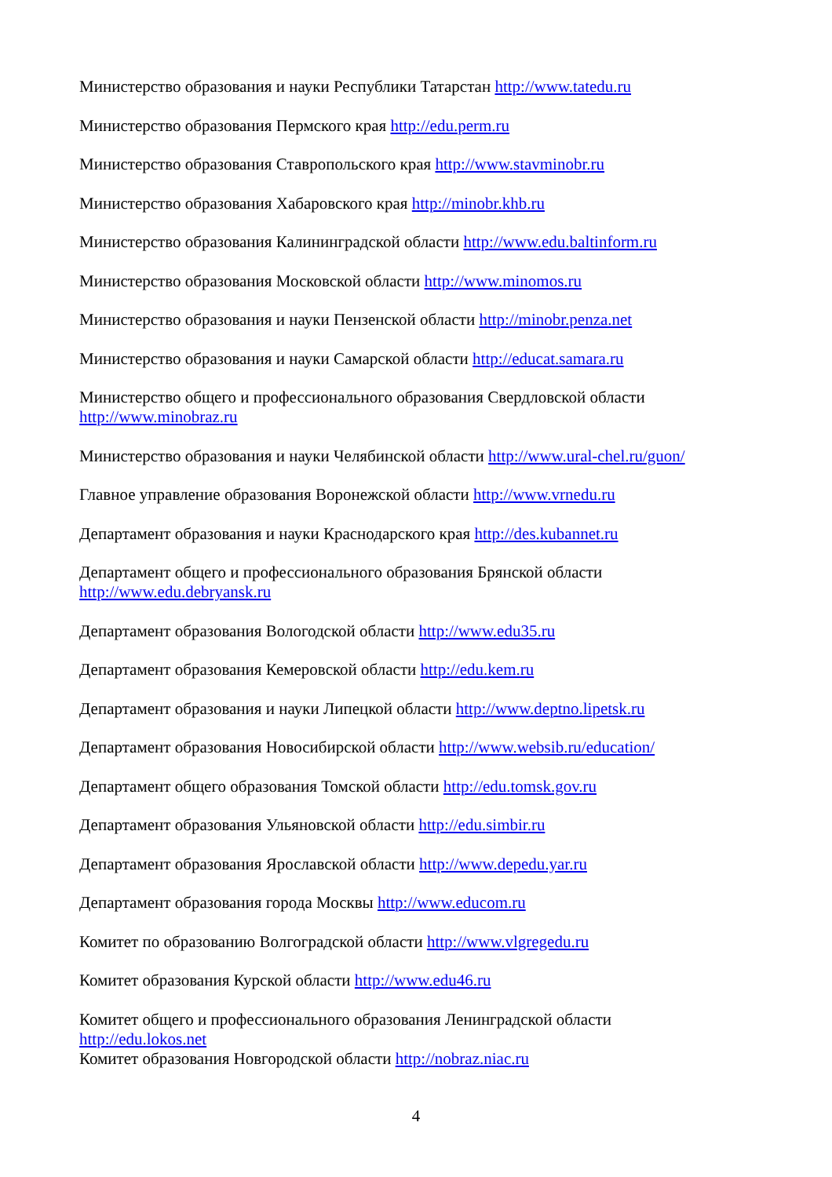Министерство образования и науки Республики Татарстан http://www.tatedu.ru
Министерство образования Пермского края http://edu.perm.ru
Министерство образования Ставропольского края http://www.stavminobr.ru
Министерство образования Хабаровского края http://minobr.khb.ru
Министерство образования Калининградской области http://www.edu.baltinform.ru
Министерство образования Московской области http://www.minomos.ru
Министерство образования и науки Пензенской области http://minobr.penza.net
Министерство образования и науки Самарской области http://educat.samara.ru
Министерство общего и профессионального образования Свердловской области
http://www.minobraz.ru
Министерство образования и науки Челябинской области http://www.ural-chel.ru/guon/
Главное управление образования Воронежской области http://www.vrnedu.ru
Департамент образования и науки Краснодарского края http://des.kubannet.ru
Департамент общего и профессионального образования Брянской области
http://www.edu.debryansk.ru
Департамент образования Вологодской области http://www.edu35.ru
Департамент образования Кемеровской области http://edu.kem.ru
Департамент образования и науки Липецкой области http://www.deptno.lipetsk.ru
Департамент образования Новосибирской области http://www.websib.ru/education/
Департамент общего образования Томской области http://edu.tomsk.gov.ru
Департамент образования Ульяновской области http://edu.simbir.ru
Департамент образования Ярославской области http://www.depedu.yar.ru
Департамент образования города Москвы http://www.educom.ru
Комитет по образованию Волгоградской области http://www.vlgregedu.ru
Комитет образования Курской области http://www.edu46.ru
Комитет общего и профессионального образования Ленинградской области
http://edu.lokos.net
Комитет образования Новгородской области http://nobraz.niac.ru
4